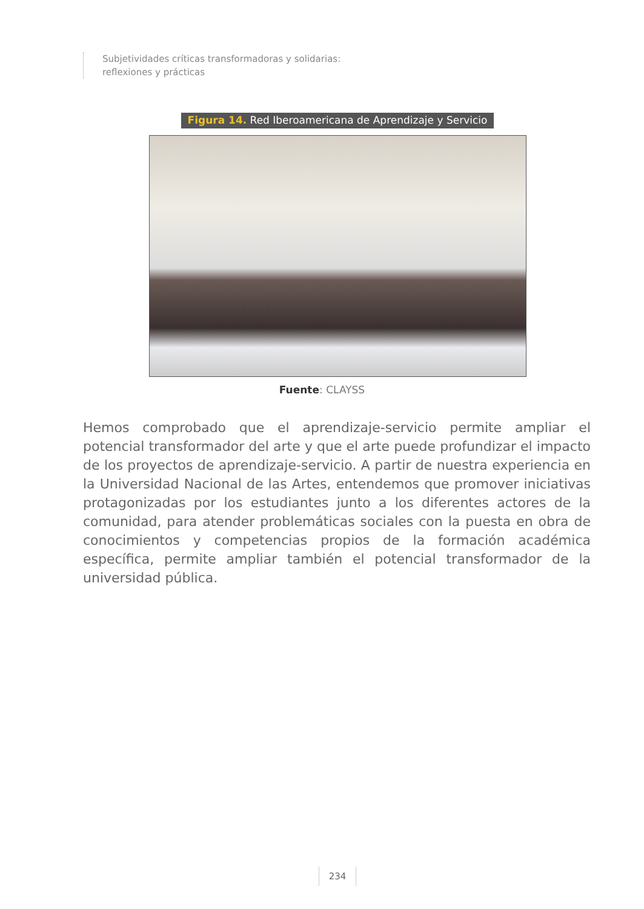Subjetividades críticas transformadoras y solidarias:
reflexiones y prácticas
Figura 14. Red Iberoamericana de Aprendizaje y Servicio
Fuente: CLAYSS
Hemos comprobado que el aprendizaje-servicio permite ampliar el potencial transformador del arte y que el arte puede profundizar el impacto de los proyectos de aprendizaje-servicio. A partir de nuestra experiencia en la Universidad Nacional de las Artes, entendemos que promover iniciativas protagonizadas por los estudiantes junto a los diferentes actores de la comunidad, para atender problemáticas sociales con la puesta en obra de conocimientos y competencias propios de la formación académica específica, permite ampliar también el potencial transformador de la universidad pública.
234